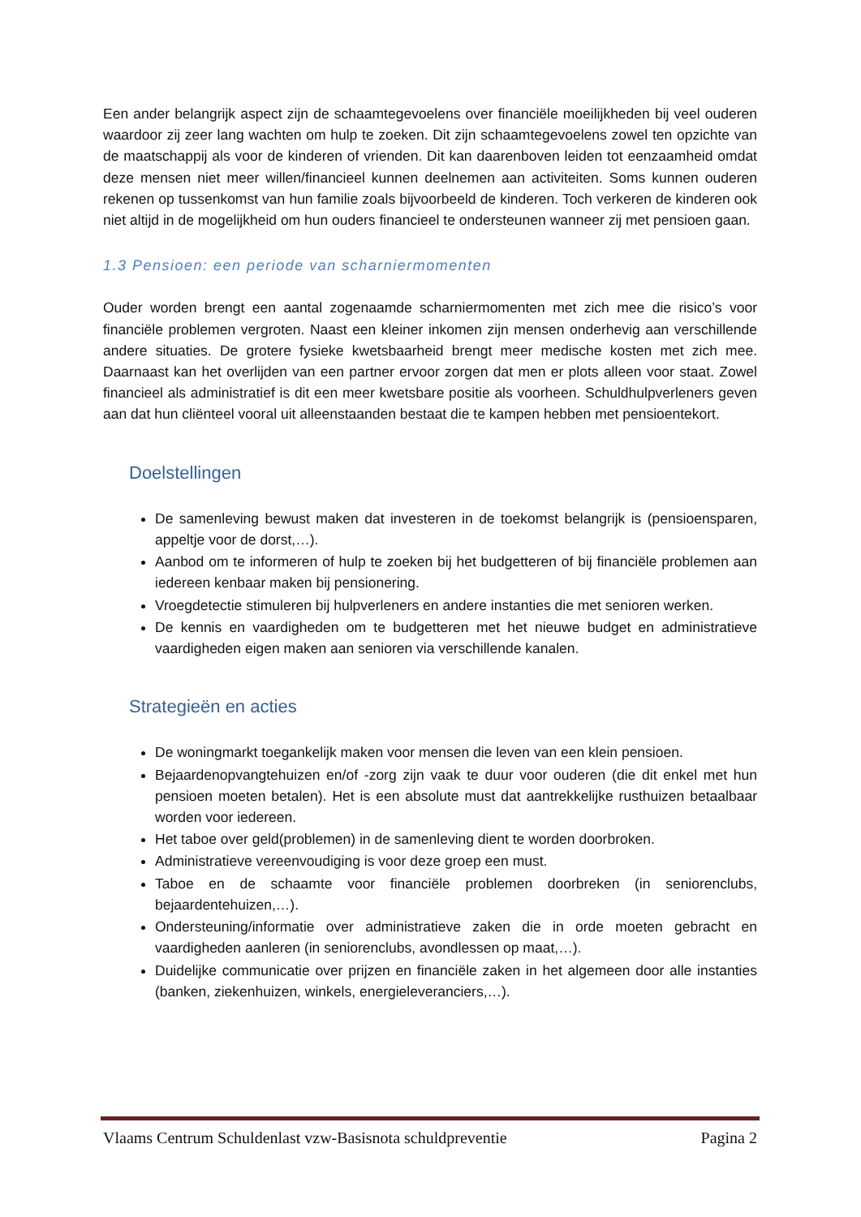Een ander belangrijk aspect zijn de schaamtegevoelens over financiële moeilijkheden bij veel ouderen waardoor zij zeer lang wachten om hulp te zoeken. Dit zijn schaamtegevoelens zowel ten opzichte van de maatschappij als voor de kinderen of vrienden. Dit kan daarenboven leiden tot eenzaamheid omdat deze mensen niet meer willen/financieel kunnen deelnemen aan activiteiten. Soms kunnen ouderen rekenen op tussenkomst van hun familie zoals bijvoorbeeld de kinderen. Toch verkeren de kinderen ook niet altijd in de mogelijkheid om hun ouders financieel te ondersteunen wanneer zij met pensioen gaan.
1.3 Pensioen: een periode van scharniermomenten
Ouder worden brengt een aantal zogenaamde scharniermomenten met zich mee die risico’s voor financiële problemen vergroten. Naast een kleiner inkomen zijn mensen onderhevig aan verschillende andere situaties. De grotere fysieke kwetsbaarheid brengt meer medische kosten met zich mee. Daarnaast kan het overlijden van een partner ervoor zorgen dat men er plots alleen voor staat. Zowel financieel als administratief is dit een meer kwetsbare positie als voorheen. Schuldhulpverleners geven aan dat hun cliënteel vooral uit alleenstaanden bestaat die te kampen hebben met pensioentekort.
Doelstellingen
De samenleving bewust maken dat investeren in de toekomst belangrijk is (pensioensparen, appeltje voor de dorst,…).
Aanbod om te informeren of hulp te zoeken bij het budgetteren of bij financiële problemen aan iedereen kenbaar maken bij pensionering.
Vroegdetectie stimuleren bij hulpverleners en andere instanties die met senioren werken.
De kennis en vaardigheden om te budgetteren met het nieuwe budget en administratieve vaardigheden eigen maken aan senioren via verschillende kanalen.
Strategieën en acties
De woningmarkt toegankelijk maken voor mensen die leven van een klein pensioen.
Bejaardenopvangtehuizen en/of -zorg zijn vaak te duur voor ouderen (die dit enkel met hun pensioen moeten betalen). Het is een absolute must dat aantrekkelijke rusthuizen betaalbaar worden voor iedereen.
Het taboe over geld(problemen) in de samenleving dient te worden doorbroken.
Administratieve vereenvoudiging is voor deze groep een must.
Taboe en de schaamte voor financiële problemen doorbreken (in seniorenclubs, bejaardentehuizen,…).
Ondersteuning/informatie over administratieve zaken die in orde moeten gebracht en vaardigheden aanleren (in seniorenclubs, avondlessen op maat,…).
Duidelijke communicatie over prijzen en financiële zaken in het algemeen door alle instanties (banken, ziekenhuizen, winkels, energieleveranciers,…).
Vlaams Centrum Schuldenlast vzw-Basisnota schuldpreventie Pagina 2